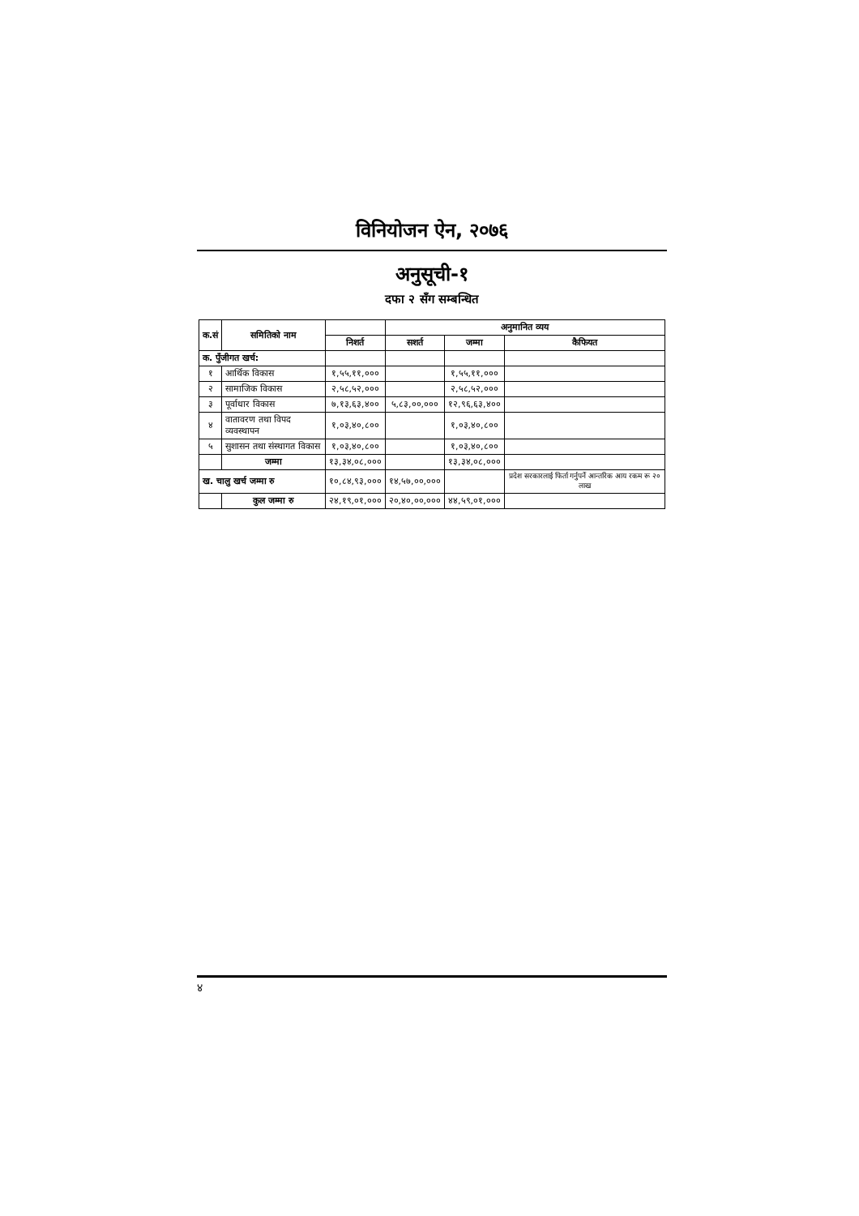विनियोजन ऐन, २०७६
अनुसूची-१
दफा २ सँग सम्बन्धित
| क.सं | समितिको नाम | | अनुमानित व्यय | | |
| --- | --- | --- | --- | --- | --- |
| | | निशर्त | सशर्त | जम्मा | कैफियत |
| क. पुँजीगत खर्च: | | | | | |
| १ | आर्थिक विकास | १,५५,११,००० | | १,५५,११,००० | |
| २ | सामाजिक विकास | २,५८,५२,००० | | २,५८,५२,००० | |
| ३ | पूर्वाधार विकास | ७,१३,६३,४०० | ५,८३,००,००० | १२,९६,६३,४०० | |
| ४ | वातावरण तथा विपद व्यवस्थापन | १,०३,४०,८०० | | १,०३,४०,८०० | |
| ५ | सुशासन तथा संस्थागत विकास | १,०३,४०,८०० | | १,०३,४०,८०० | |
| | जम्मा | १३,३४,०८,००० | | १३,३४,०८,००० | |
| ख. चालु खर्च जम्मा रु | | १०,८४,९३,००० | १४,५७,००,००० | | प्रदेश सरकारलाई फिर्ता गर्नुपर्ने आन्तरिक आय रकम रू २० लाख |
| | कुल जम्मा रु | २४,१९,०१,००० | २०,४०,००,००० | ४४,५९,०१,००० | |
४